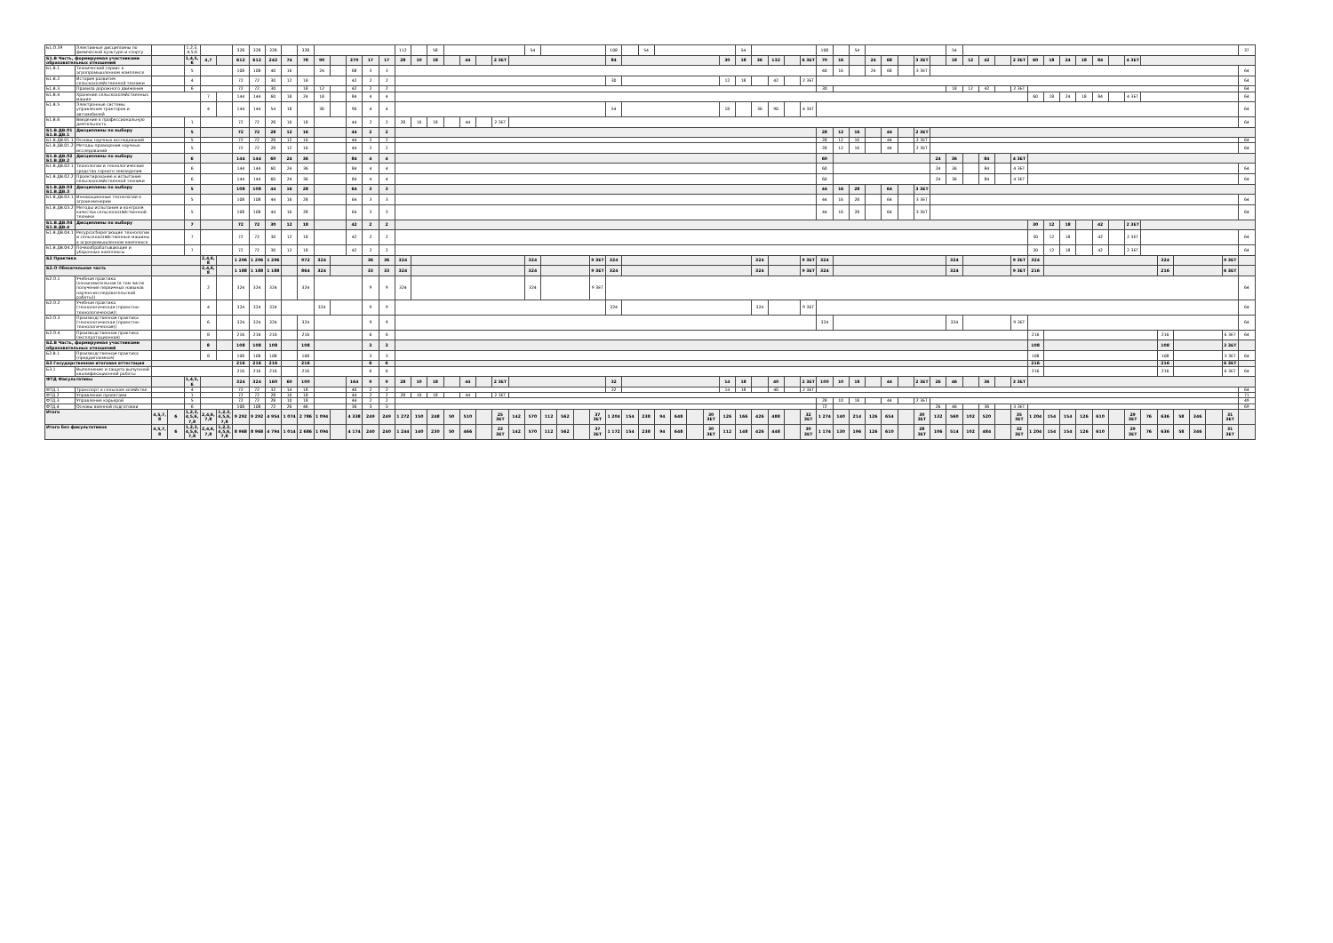| Б1.О.39 | Элективные дисциплины по физической культуре и спорту | | | 1,2,3,4,5,6 | | | 328 | 328 | 328 | | 328 | | | | | | 112 | | 58 | | | | | | 54 | | | | | 108 | | 54 | | | | | | 54 | | | | | 108 | | 54 | | | | | | 54 | | | | | | | | | | | | | | | | | | 37 |
| Б1.В Часть, формируемая участниками образовательных отношений | | | | 1,4,5,6 | 4,7 | | 612 | 612 | 242 | 74 | 78 | 90 | | 370 | 17 | 17 | 28 | 10 | 18 | | 44 | | 2 ЗЕТ | | | | | | | 84 | | | | | | | 30 | 18 | 36 | 132 | | 6 ЗЕТ | 70 | 16 | | 24 | 68 | | 3 ЗЕТ | | 18 | 12 | 42 | | 2 ЗЕТ | 60 | 18 | 24 | 18 | 84 | | 4 ЗЕТ | | | | | | | |
| Б1.В.1 | Технический сервис в агропромышленном комплексе | | | 5 | | | 108 | 108 | 40 | 16 | | 24 | | 68 | 3 | 3 | | | | | | | | | | | | | | | | | | | | | | | | | | | 40 | 16 | | 24 | 68 | | 3 ЗЕТ | | | | | | | | | | | | | | | | | | | | 64 |
| Б1.В.2 | История развития сельскохозяйственной техники | | | 4 | | | 72 | 72 | 30 | 12 | 18 | | | 42 | 2 | 2 | | | | | | | | | | | | | | 30 | | | | | | | 12 | 18 | | 42 | | 2 ЗЕТ | | | | | | | | | | | | | | | | | | | | | | | | | | | 64 |
| Б1.В.3 | Правила дорожного движения | | | 6 | | | 72 | 72 | 30 | | 18 | 12 | | 42 | 2 | 2 | | | | | | | | | | | | | | | | | | | | | | | | | | | 30 | | | | | | | | 18 | 12 | 42 | | 2 ЗЕТ | | | | | | | | | | | | | | 64 |
| Б1.В.4 | Хранение сельскохозяйственных машин | | | | 7 | | 144 | 144 | 60 | 18 | 24 | 18 | | 84 | 4 | 4 | | | | | | | | | | | | | | | | | | | | | | | | | | | | | | | | | | | | | | | | 60 | 18 | 24 | 18 | 84 | | 4 ЗЕТ | | | | | | | 64 |
| Б1.В.5 | Электронные системы управления тракторов и автомобилей | | | | 4 | | 144 | 144 | 54 | 18 | | 36 | | 90 | 4 | 4 | | | | | | | | | | | | | | 54 | | | | | | | 18 | | 36 | 90 | | 4 ЗЕТ | | | | | | | | | | | | | | | | | | | | | | | | | | | 64 |
| Б1.В.6 | Введение в профессиональную деятельность | | | 1 | | | 72 | 72 | 28 | 10 | 18 | | | 44 | 2 | 2 | 28 | 10 | 18 | | 44 | | 2 ЗЕТ | | | | | | | | | | | | | | | | | | | | | | | | | | | | | | | | | | | | | | | | | | | | | | 64 |
| Б1.В.ДВ.01 Б1.В.ДВ.1 | Дисциплины по выбору | | | 5 | | | 72 | 72 | 28 | 12 | 16 | | | 44 | 2 | 2 | | | | | | | | | | | | | | | | | | | | | | | | | | | 28 | 12 | 16 | | 44 | | 2 ЗЕТ | | | | | | | | | | | | | | | | | | | | |
| Б1.В.ДВ.01.1 | Основы научных исследований | | | 5 | | | 72 | 72 | 28 | 12 | 16 | | | 44 | 2 | 2 | | | | | | | | | | | | | | | | | | | | | | | | | | | 28 | 12 | 16 | | 44 | | 2 ЗЕТ | | | | | | | | | | | | | | | | | | | | 64 |
| Б1.В.ДВ.01.2 | Методы проведения научных исследований | | | 5 | | | 72 | 72 | 28 | 12 | 16 | | | 44 | 2 | 2 | | | | | | | | | | | | | | | | | | | | | | | | | | | 28 | 12 | 16 | | 44 | | 2 ЗЕТ | | | | | | | | | | | | | | | | | | | | 64 |
| Б1.В.ДВ.02 Б1.В.ДВ.2 | Дисциплины по выбору | | | 6 | | | 144 | 144 | 60 | 24 | 36 | | | 84 | 4 | 4 | | | | | | | | | | | | | | | | | | | | | | | | | | | 60 | | | | | | | 24 | 36 | | 84 | | 4 ЗЕТ | | | | | | | | | | | | | | |
| Б1.В.ДВ.02.1 | Технологии и технологические средства горного земледелия | | | 6 | | | 144 | 144 | 60 | 24 | 36 | | | 84 | 4 | 4 | | | | | | | | | | | | | | | | | | | | | | | | | | | 60 | | | | | | | 24 | 36 | | 84 | | 4 ЗЕТ | | | | | | | | | | | | | | 64 |
| Б1.В.ДВ.02.2 | Проектирование и испытание сельскохозяйственной техники | | | 6 | | | 144 | 144 | 60 | 24 | 36 | | | 84 | 4 | 4 | | | | | | | | | | | | | | | | | | | | | | | | | | | 60 | | | | | | | 24 | 36 | | 84 | | 4 ЗЕТ | | | | | | | | | | | | | | 64 |
| Б1.В.ДВ.03 Б1.В.ДВ.3 | Дисциплины по выбору | | | 5 | | | 108 | 108 | 44 | 16 | 28 | | | 64 | 3 | 3 | | | | | | | | | | | | | | | | | | | | | | | | | | | 44 | 16 | 28 | | 64 | | 3 ЗЕТ | | | | | | | | | | | | | | | | | | | | |
| Б1.В.ДВ.03.1 | Инновационные технологии в агроинженерии | | | 5 | | | 108 | 108 | 44 | 16 | 28 | | | 64 | 3 | 3 | | | | | | | | | | | | | | | | | | | | | | | | | | | 44 | 16 | 28 | | 64 | | 3 ЗЕТ | | | | | | | | | | | | | | | | | | | | 64 |
| Б1.В.ДВ.03.2 | Методы испытания и контроля качества сельскохозяйственной техники | | | 5 | | | 108 | 108 | 44 | 16 | 28 | | | 64 | 3 | 3 | | | | | | | | | | | | | | | | | | | | | | | | | | | 44 | 16 | 28 | | 64 | | 3 ЗЕТ | | | | | | | | | | | | | | | | | | | | 64 |
| Б1.В.ДВ.04 Б1.В.ДВ.4 | Дисциплины по выбору | | | 7 | | | 72 | 72 | 30 | 12 | 18 | | | 42 | 2 | 2 | | | | | | | | | | | | | | | | | | | | | | | | | | | | | | | | | | | | | | | | 30 | 12 | 18 | | 42 | | 2 ЗЕТ | | | | | | | |
| Б1.В.ДВ.04.1 | Ресурсосберегающие технологии и сельскохозяйственные машины в агропромышленном комплексе | | | 7 | | | 72 | 72 | 30 | 12 | 18 | | | 42 | 2 | 2 | | | | | | | | | | | | | | | | | | | | | | | | | | | | | | | | | | | | | | | | 30 | 12 | 18 | | 42 | | 2 ЗЕТ | | | | | | | 64 |
| Б1.В.ДВ.04.2 | Почвообрабатывающие и уборочные комплексы | | | 7 | | | 72 | 72 | 30 | 12 | 18 | | | 42 | 2 | 2 | | | | | | | | | | | | | | | | | | | | | | | | | | | | | | | | | | | | | | | | 30 | 12 | 18 | | 42 | | 2 ЗЕТ | | | | | | | 64 |
| Б2 Практика | | | | | 2,4,6,8 | | 1 296 | 1 296 | 1 296 | | 972 | 324 | | | 36 | 36 | 324 | | | | | | | | 324 | | | | 9 ЗЕТ | 324 | | | | | | | | | 324 | | | 9 ЗЕТ | 324 | | | | | | | | 324 | | | | 9 ЗЕТ | 324 | | | | | | | | 324 | | | | 9 ЗЕТ | |
| Б2.О Обязательная часть | | | | | 2,4,6,8 | | 1 188 | 1 188 | 1 188 | | 864 | 324 | | | 33 | 33 | 324 | | | | | | | | 324 | | | | 9 ЗЕТ | 324 | | | | | | | | | 324 | | | 9 ЗЕТ | 324 | | | | | | | | 324 | | | | 9 ЗЕТ | 216 | | | | | | | | 216 | | | | 6 ЗЕТ | |
| Б2.О.1 | Учебная практика (ознакомительная (в том числе получение первичных навыков научно-исследовательской работы)) | | | | 2 | | 324 | 324 | 324 | | 324 | | | | 9 | 9 | 324 | | | | | | | | 324 | | | | 9 ЗЕТ | | | | | | | | | | | | | | | | | | | | | | | | | | | | | | | | | | | | | | | | 64 |
| Б2.О.2 | Учебная практика (технологическая (проектно-технологическая)) | | | | 4 | | 324 | 324 | 324 | | | 324 | | | 9 | 9 | | | | | | | | | | | | | | 324 | | | | | | | | | 324 | | | 9 ЗЕТ | | | | | | | | | | | | | | | | | | | | | | | | | | | 64 |
| Б2.О.3 | Производственная практика (технологическая (проектно-технологическая)) | | | | 6 | | 324 | 324 | 324 | | 324 | | | | 9 | 9 | | | | | | | | | | | | | | | | | | | | | | | | | | | 324 | | | | | | | | 324 | | | | 9 ЗЕТ | | | | | | | | | | | | | | 64 |
| Б2.О.4 | Производственная практика (эксплуатационная) | | | | 8 | | 216 | 216 | 216 | | 216 | | | | 6 | 6 | | | | | | | | | | | | | | | | | | | | | | | | | | | | | | | | | | | | | | | | 216 | | | | | | | | 216 | | | | 6 ЗЕТ | 64 |
| Б2.В Часть, формируемая участниками образовательных отношений | | | | | 8 | | 108 | 108 | 108 | | 108 | | | | 3 | 3 | | | | | | | | | | | | | | | | | | | | | | | | | | | | | | | | | | | | | | | | 108 | | | | | | | | 108 | | | | 3 ЗЕТ | |
| Б2.В.1 | Производственная практика (преддипломная) | | | | 8 | | 108 | 108 | 108 | | 108 | | | | 3 | 3 | | | | | | | | | | | | | | | | | | | | | | | | | | | | | | | | | | | | | | | | 108 | | | | | | | | 108 | | | | 3 ЗЕТ | 64 |
| Б3 Государственная итоговая аттестация | | | | | | | 216 | 216 | 216 | | 216 | | | | 6 | 6 | | | | | | | | | | | | | | | | | | | | | | | | | | | | | | | | | | | | | | | | 216 | | | | | | | | 216 | | | | 6 ЗЕТ | |
| Б3.1 | Выполнение и защита выпускной квалификационной работы | | | | | | 216 | 216 | 216 | | 216 | | | | 6 | 6 | | | | | | | | | | | | | | | | | | | | | | | | | | | | | | | | | | | | | | | | 216 | | | | | | | | 216 | | | | 6 ЗЕТ | 64 |
| ФТД Факультативы | | | | 1,4,5,6 | | | 324 | 324 | 160 | 60 | 100 | | | 164 | 9 | 9 | 28 | 10 | 18 | | 44 | | 2 ЗЕТ | | | | | | | 32 | | | | | | | 14 | 18 | | 40 | | 2 ЗЕТ | 100 | 10 | 18 | | 44 | | 2 ЗЕТ | 26 | 46 | | 36 | | 3 ЗЕТ | | | | | | | | | | | | | | |
| ФТД.1 | Транспорт в сельском хозяйстве | | | 4 | | | 72 | 72 | 32 | 14 | 18 | | | 40 | 2 | 2 | | | | | | | | | | | | | | 32 | | | | | | | 14 | 18 | | 40 | | 2 ЗЕТ | | | | | | | | | | | | | | | | | | | | | | | | | | | 64 |
| ФТД.2 | Управление проектами | | | 1 | | | 72 | 72 | 28 | 10 | 18 | | | 44 | 2 | 2 | 28 | 10 | 18 | | 44 | | 2 ЗЕТ | | | | | | | | | | | | | | | | | | | | | | | | | | | | | | | | | | | | | | | | | | | | | | 71 |
| ФТД.3 | Управление карьерой | | | 5 | | | 72 | 72 | 28 | 10 | 18 | | | 44 | 2 | 2 | | | | | | | | | | | | | | | | | | | | | | | | | | | 28 | 10 | 18 | | 44 | | 2 ЗЕТ | | | | | | | | | | | | | | | | | | | | 49 |
| ФТД.4 | Основы военной подготовки | | | 6 | | | 108 | 108 | 72 | 26 | 46 | | | 36 | 3 | 3 | | | | | | | | | | | | | | | | | | | | | | | | | | | 72 | | | | | | | 26 | 46 | | 36 | | 3 ЗЕТ | | | | | | | | | | | | | | 69 |
| Итого | | 4,5,7,8 | 6 | 1,2,3,4,5,6,7,8 | 2,4,6,7,8 | 1,2,3,4,5,6,7,8 | 9 292 | 9 292 | 4 954 | 1 074 | 2 786 | 1 094 | | 4 338 | 249 | 249 | 1 272 | 150 | 248 | 50 | 510 | | 25 ЗЕТ | 142 | 570 | 112 | 562 | | 37 ЗЕТ | 1 204 | 154 | 238 | 94 | 648 | | 30 ЗЕТ | 126 | 166 | 426 | 488 | | 32 ЗЕТ | 1 274 | 140 | 214 | 126 | 654 | | 30 ЗЕТ | 132 | 560 | 102 | 520 | | 35 ЗЕТ | 1 204 | 154 | 154 | 126 | 610 | | 29 ЗЕТ | 76 | 636 | 58 | 346 | | 31 ЗЕТ | |
| Итого без факультативов | | 4,5,7,8 | 6 | 1,2,3,4,5,6,7,8 | 2,4,6,7,8 | 1,2,3,4,5,6,7,8 | 8 968 | 8 968 | 4 794 | 1 014 | 2 686 | 1 094 | | 4 174 | 240 | 240 | 1 244 | 140 | 230 | 50 | 466 | | 23 ЗЕТ | 142 | 570 | 112 | 562 | | 37 ЗЕТ | 1 172 | 154 | 238 | 94 | 648 | | 30 ЗЕТ | 112 | 148 | 426 | 448 | | 30 ЗЕТ | 1 174 | 130 | 196 | 126 | 610 | | 28 ЗЕТ | 106 | 514 | 102 | 484 | | 32 ЗЕТ | 1 204 | 154 | 154 | 126 | 610 | | 29 ЗЕТ | 76 | 636 | 58 | 346 | | 31 ЗЕТ | |